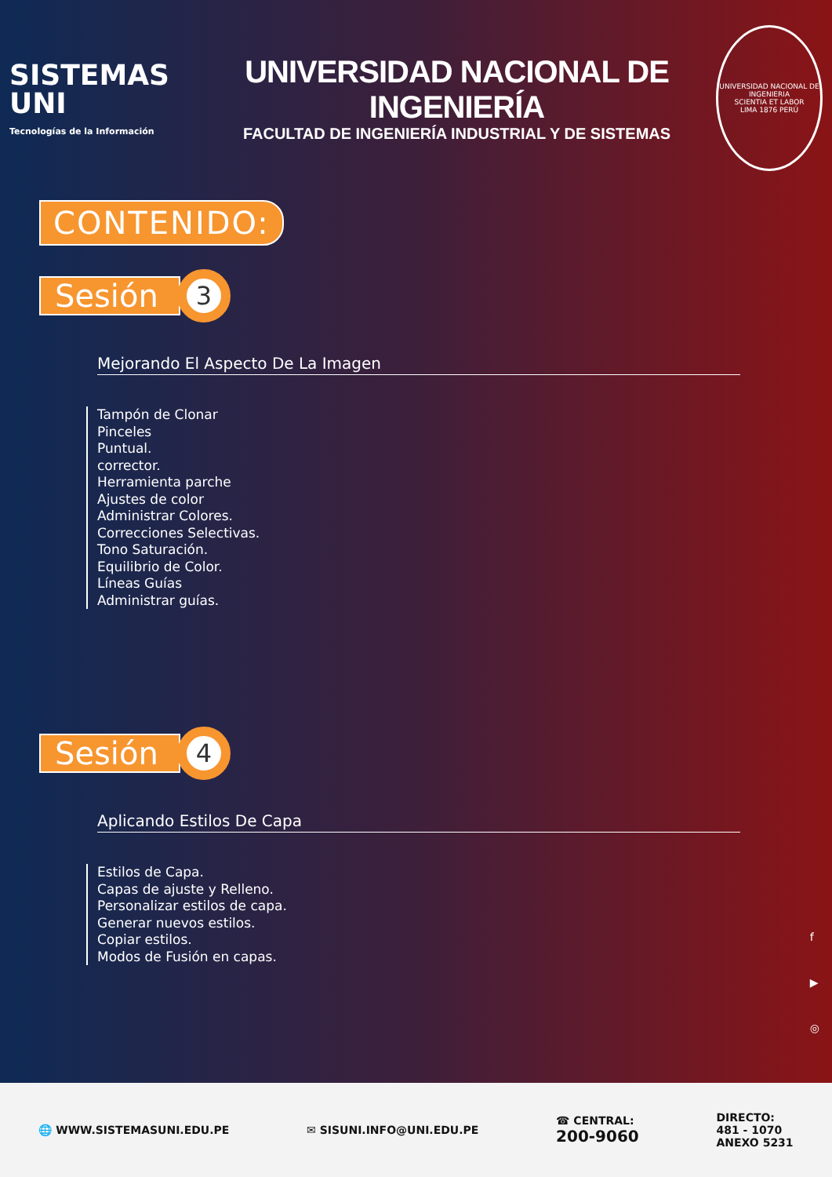SISTEMAS UNI
Tecnologías de la Información
UNIVERSIDAD NACIONAL DE INGENIERÍA
FACULTAD DE INGENIERÍA INDUSTRIAL Y DE SISTEMAS
UNIVERSIDAD NACIONAL DE INGENIERIA
SCIENTIA ET LABOR
LIMA 1876 PERÚ
CONTENIDO:
Sesión 3
Mejorando El Aspecto De La Imagen
Tampón de Clonar
Pinceles
Puntual.
corrector.
Herramienta parche
Ajustes de color
Administrar Colores.
Correcciones Selectivas.
Tono Saturación.
Equilibrio de Color.
Líneas Guías
Administrar guías.
Sesión 4
Aplicando Estilos De Capa
Estilos de Capa.
Capas de ajuste y Relleno.
Personalizar estilos de capa.
Generar nuevos estilos.
Copiar estilos.
Modos de Fusión en capas.
f
▶
◎
🌐 WWW.SISTEMASUNI.EDU.PE ✉ SISUNI.INFO@UNI.EDU.PE
☎ CENTRAL:
200-9060
DIRECTO:
481 - 1070
ANEXO 5231